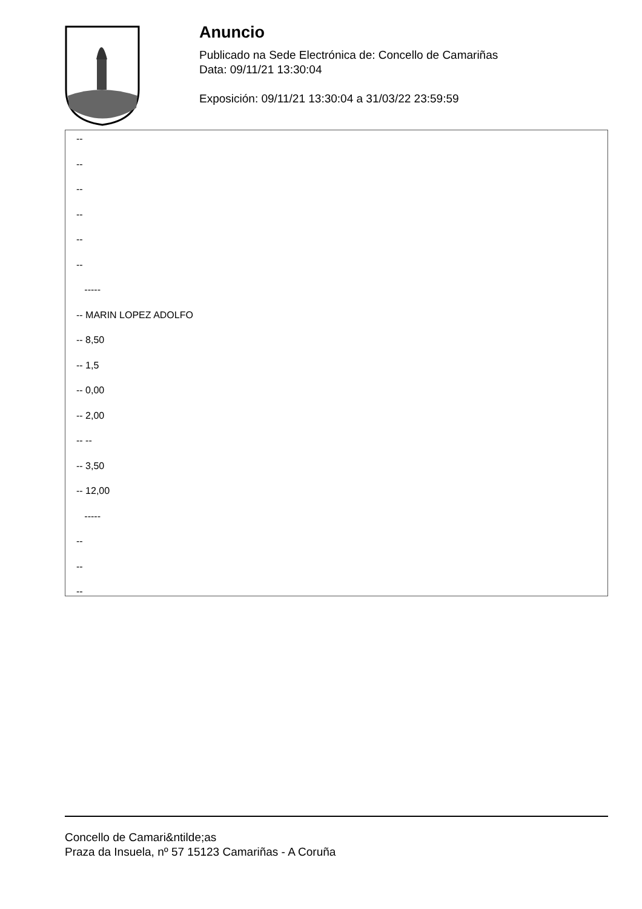Anuncio
Publicado na Sede Electrónica de: Concello de Camariñas
Data: 09/11/21 13:30:04
Exposición: 09/11/21 13:30:04 a 31/03/22 23:59:59
--
--
--
--
--
--
-----
-- MARIN LOPEZ ADOLFO
-- 8,50
-- 1,5
-- 0,00
-- 2,00
-- --
-- 3,50
-- 12,00
-----
--
--
--
Concello de Camari&ntilde;as
Praza da Insuela, nº 57 15123 Camariñas - A Coruña